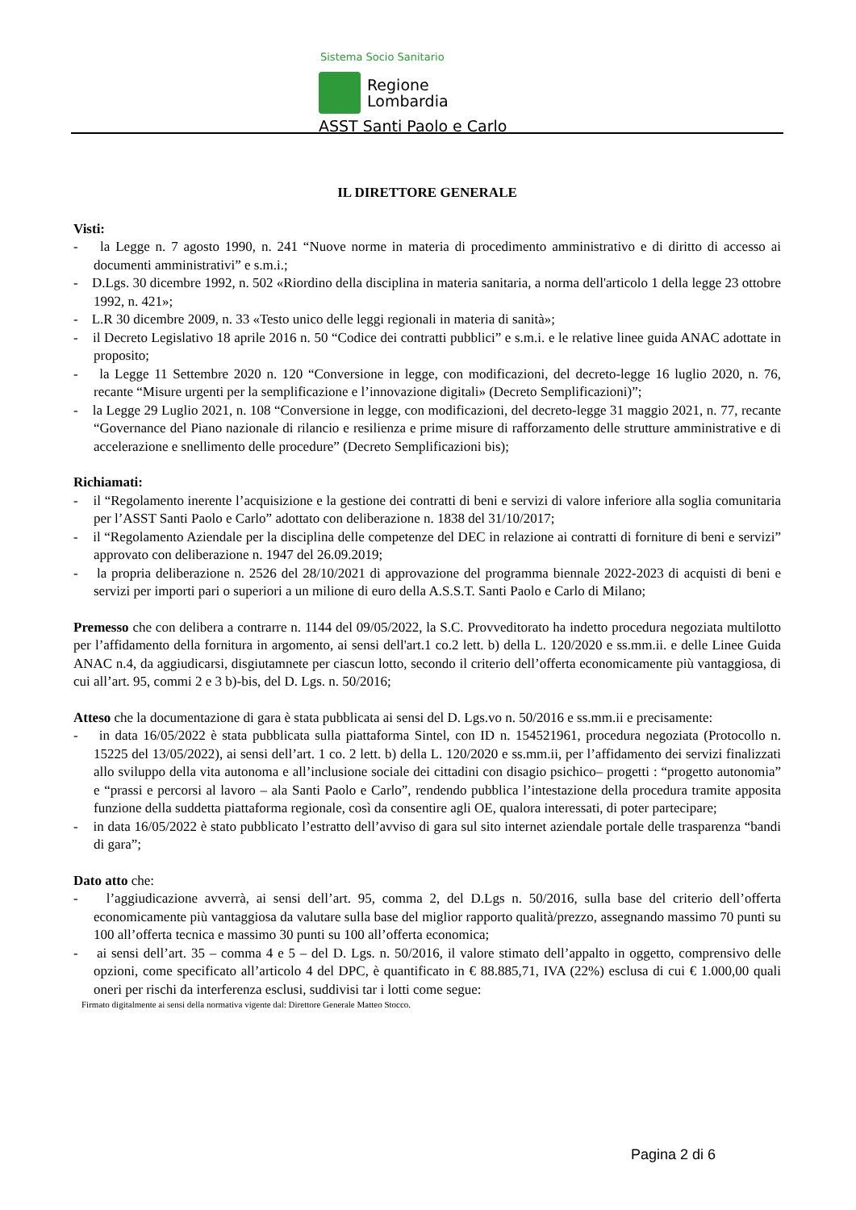Sistema Socio Sanitario
Regione
Lombardia
ASST Santi Paolo e Carlo
IL DIRETTORE GENERALE
Visti:
- la Legge n. 7 agosto 1990, n. 241 “Nuove norme in materia di procedimento amministrativo e di diritto di accesso ai documenti amministrativi” e s.m.i.;
- D.Lgs. 30 dicembre 1992, n. 502 «Riordino della disciplina in materia sanitaria, a norma dell'articolo 1 della legge 23 ottobre 1992, n. 421»;
- L.R 30 dicembre 2009, n. 33 «Testo unico delle leggi regionali in materia di sanità»;
- il Decreto Legislativo 18 aprile 2016 n. 50 “Codice dei contratti pubblici” e s.m.i. e le relative linee guida ANAC adottate in proposito;
- la Legge 11 Settembre 2020 n. 120 “Conversione in legge, con modificazioni, del decreto-legge 16 luglio 2020, n. 76, recante “Misure urgenti per la semplificazione e l’innovazione digitali» (Decreto Semplificazioni)”;
- la Legge 29 Luglio 2021, n. 108 “Conversione in legge, con modificazioni, del decreto-legge 31 maggio 2021, n. 77, recante “Governance del Piano nazionale di rilancio e resilienza e prime misure di rafforzamento delle strutture amministrative e di accelerazione e snellimento delle procedure” (Decreto Semplificazioni bis);
Richiamati:
- il “Regolamento inerente l’acquisizione e la gestione dei contratti di beni e servizi di valore inferiore alla soglia comunitaria per l’ASST Santi Paolo e Carlo” adottato con deliberazione n. 1838 del 31/10/2017;
- il “Regolamento Aziendale per la disciplina delle competenze del DEC in relazione ai contratti di forniture di beni e servizi” approvato con deliberazione n. 1947 del 26.09.2019;
- la propria deliberazione n. 2526 del 28/10/2021 di approvazione del programma biennale 2022-2023 di acquisti di beni e servizi per importi pari o superiori a un milione di euro della A.S.S.T. Santi Paolo e Carlo di Milano;
Premesso che con delibera a contrarre n. 1144 del 09/05/2022, la S.C. Provveditorato ha indetto procedura negoziata multilotto per l’affidamento della fornitura in argomento, ai sensi dell'art.1 co.2 lett. b) della L. 120/2020 e ss.mm.ii. e delle Linee Guida ANAC n.4, da aggiudicarsi, disgiutamnete per ciascun lotto, secondo il criterio dell’offerta economicamente più vantaggiosa, di cui all’art. 95, commi 2 e 3 b)-bis, del D. Lgs. n. 50/2016;
Atteso che la documentazione di gara è stata pubblicata ai sensi del D. Lgs.vo n. 50/2016 e ss.mm.ii e precisamente:
- in data 16/05/2022 è stata pubblicata sulla piattaforma Sintel, con ID n. 154521961, procedura negoziata (Protocollo n. 15225 del 13/05/2022), ai sensi dell’art. 1 co. 2 lett. b) della L. 120/2020 e ss.mm.ii, per l’affidamento dei servizi finalizzati allo sviluppo della vita autonoma e all’inclusione sociale dei cittadini con disagio psichico– progetti : “progetto autonomia” e “prassi e percorsi al lavoro – ala Santi Paolo e Carlo”, rendendo pubblica l’intestazione della procedura tramite apposita funzione della suddetta piattaforma regionale, così da consentire agli OE, qualora interessati, di poter partecipare;
- in data 16/05/2022 è stato pubblicato l’estratto dell’avviso di gara sul sito internet aziendale portale delle trasparenza “bandi di gara”;
Dato atto che:
- l’aggiudicazione avverrà, ai sensi dell’art. 95, comma 2, del D.Lgs n. 50/2016, sulla base del criterio dell’offerta economicamente più vantaggiosa da valutare sulla base del miglior rapporto qualità/prezzo, assegnando massimo 70 punti su 100 all’offerta tecnica e massimo 30 punti su 100 all’offerta economica;
- ai sensi dell’art. 35 – comma 4 e 5 – del D. Lgs. n. 50/2016, il valore stimato dell’appalto in oggetto, comprensivo delle opzioni, come specificato all’articolo 4 del DPC, è quantificato in € 88.885,71, IVA (22%) esclusa di cui € 1.000,00 quali oneri per rischi da interferenza esclusi, suddivisi tar i lotti come segue:
Firmato digitalmente ai sensi della normativa vigente dal: Direttore Generale Matteo Stocco.
Pagina 2 di 6